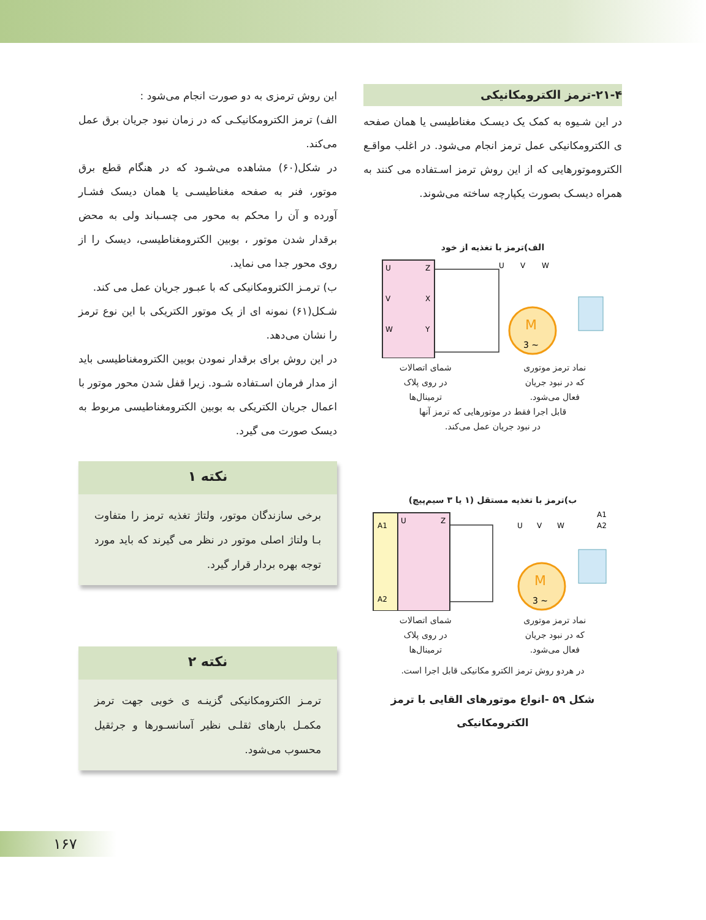۲۱-۴-ترمز الکترومکانیکی
در این شـیوه به کمک یک دیسـک مغناطیسی یا همان صفحه ی الکترومکانیکی عمل ترمز انجام می‌شود. در اغلب مواقـع الکتروموتورهایی که از این روش ترمز اسـتفاده می کنند به همراه دیسـک بصورت یکپارچه ساخته می‌شوند.
الف)ترمز با تغذیه از خود
U
Z
V
X
W
Y
M
3 ~
U
V
W
نماد ترمز موتوری
که در نبود جریان
فعال می‌شود.
شمای اتصالات
در روی پلاک
ترمینال‌ها
قابل اجرا فقط در موتورهایی که ترمز آنها
در نبود جریان عمل می‌کند.
ب)ترمز با تغذیه مستقل (۱ یا ۳ سیم‌پیچ)
A1
A2
U
Z
M
3 ~
U
V
W
A1
A2
نماد ترمز موتوری
که در نبود جریان
فعال می‌شود.
شمای اتصالات
در روی پلاک
ترمینال‌ها
در هردو روش ترمز الکترو مکانیکی قابل اجرا است.
شکل ۵۹ -انواع موتورهای القایی با ترمز
الکترومکانیکی
این روش ترمزی به دو صورت انجام می‌شود :
الف) ترمز الکترومکانیکـی که در زمان نبود جریان برق عمل می‌کند.
در شکل(۶۰) مشاهده می‌شـود که در هنگام قطع برق موتور، فنر به صفحه مغناطیسـی یا همان دیسک فشـار آورده و آن را محکم به محور می چسـباند ولی به محض برقدار شدن موتور ، بوبین الکترومغناطیسی، دیسک را از روی محور جدا می نماید.
ب) ترمـز الکترومکانیکی که با عبـور جریان عمل می کند.
شـکل(۶۱) نمونه ای از یک موتور الکتریکی با این نوع ترمز را نشان می‌دهد.
در این روش برای برقدار نمودن بوبین الکترومغناطیسی باید از مدار فرمان اسـتفاده شـود. زیرا قفل شدن محور موتور با اعمال جریان الکتریکی به بوبین الکترومغناطیسی مربوط به دیسک صورت می گیرد.
نکته ۱
برخی سازندگان موتور، ولتاژ تغذیه ترمز را متفاوت بـا ولتاژ اصلی موتور در نظر می گیرند که باید مورد توجه بهره بردار قرار گیرد.
نکته ۲
ترمـز الکترومکانیکی گزینـه ی خوبی جهت ترمز مکمـل بارهای ثقلـی نظیر آسانسـورها و جرثقیل محسوب می‌شود.
۱۶۷